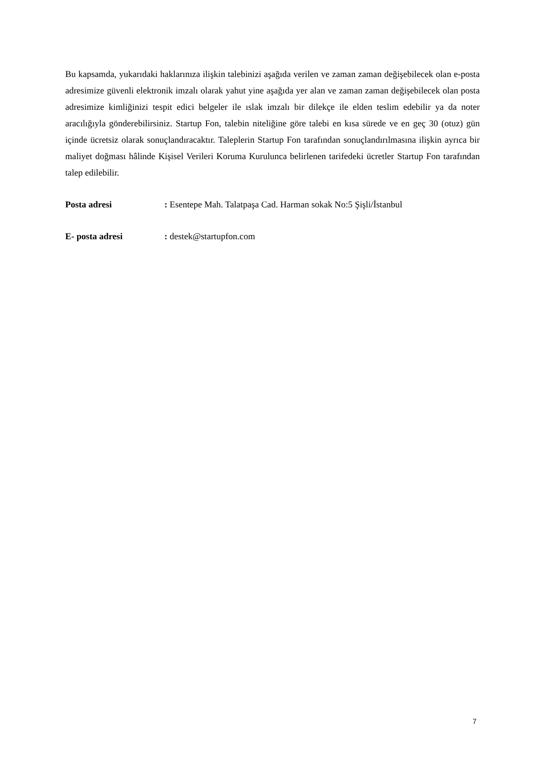Bu kapsamda, yukarıdaki haklarınıza ilişkin talebinizi aşağıda verilen ve zaman zaman değişebilecek olan e-posta adresimize güvenli elektronik imzalı olarak yahut yine aşağıda yer alan ve zaman zaman değişebilecek olan posta adresimize kimliğinizi tespit edici belgeler ile ıslak imzalı bir dilekçe ile elden teslim edebilir ya da noter aracılığıyla gönderebilirsiniz. Startup Fon, talebin niteliğine göre talebi en kısa sürede ve en geç 30 (otuz) gün içinde ücretsiz olarak sonuçlandıracaktır. Taleplerin Startup Fon tarafından sonuçlandırılmasına ilişkin ayrıca bir maliyet doğması hâlinde Kişisel Verileri Koruma Kurulunca belirlenen tarifedeki ücretler Startup Fon tarafından talep edilebilir.
Posta adresi : Esentepe Mah. Talatpaşa Cad. Harman sokak No:5 Şişli/İstanbul
E- posta adresi : destek@startupfon.com
7